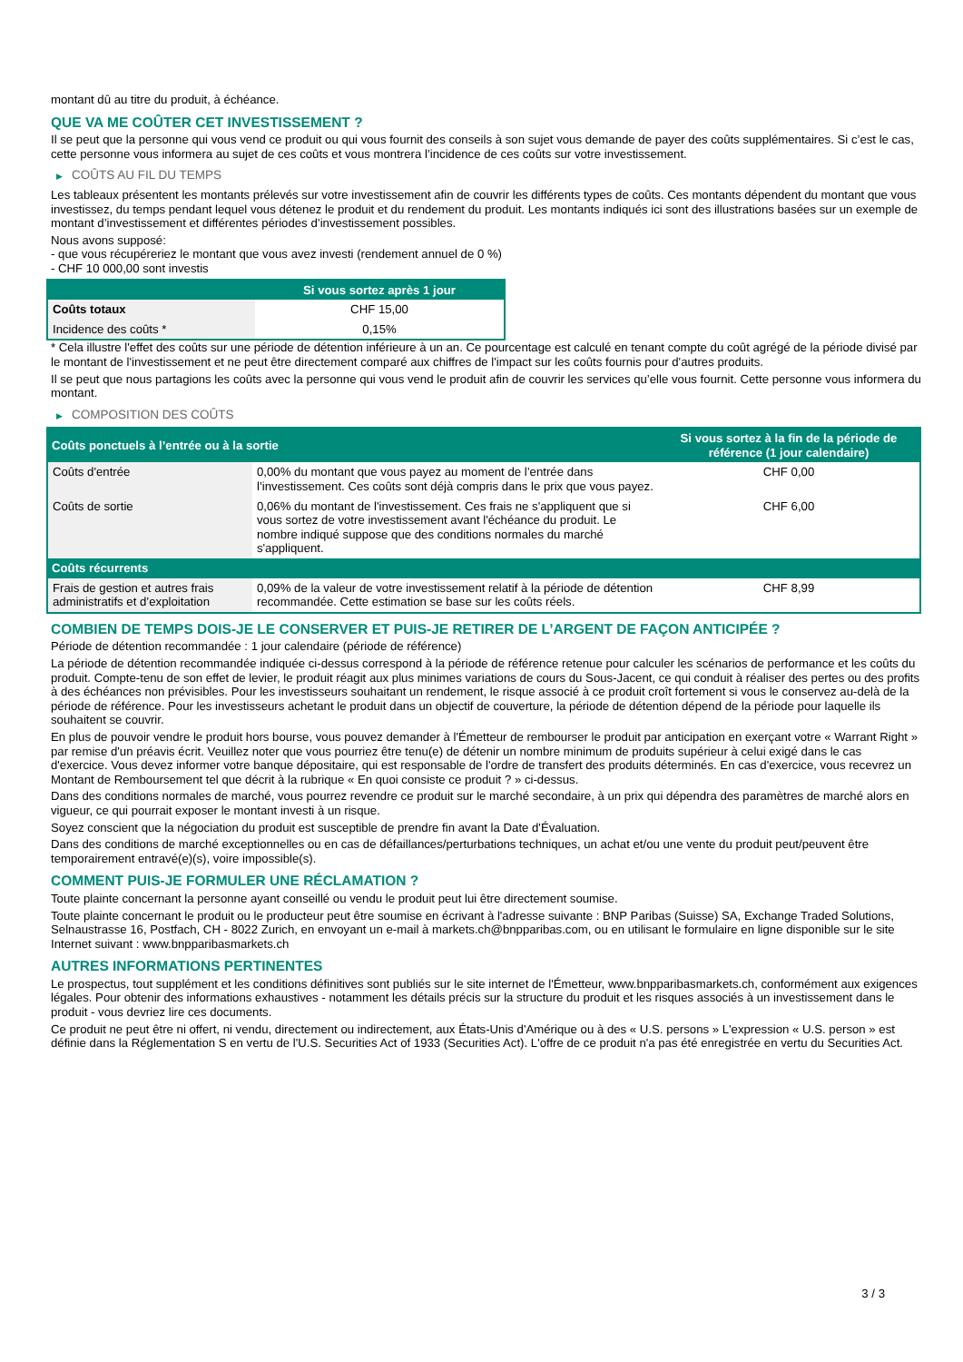montant dû au titre du produit, à échéance.
QUE VA ME COÛTER CET INVESTISSEMENT ?
Il se peut que la personne qui vous vend ce produit ou qui vous fournit des conseils à son sujet vous demande de payer des coûts supplémentaires. Si c’est le cas, cette personne vous informera au sujet de ces coûts et vous montrera l’incidence de ces coûts sur votre investissement.
▶ COÛTS AU FIL DU TEMPS
Les tableaux présentent les montants prélevés sur votre investissement afin de couvrir les différents types de coûts. Ces montants dépendent du montant que vous investissez, du temps pendant lequel vous détenez le produit et du rendement du produit. Les montants indiqués ici sont des illustrations basées sur un exemple de montant d’investissement et différentes périodes d’investissement possibles.
Nous avons supposé:
- que vous récupéreriez le montant que vous avez investi (rendement annuel de 0 %)
- CHF 10 000,00 sont investis
| | Si vous sortez après 1 jour |
| --- | --- |
| Coûts totaux | CHF 15,00 |
| Incidence des coûts * | 0,15% |
* Cela illustre l'effet des coûts sur une période de détention inférieure à un an. Ce pourcentage est calculé en tenant compte du coût agrégé de la période divisé par le montant de l'investissement et ne peut être directement comparé aux chiffres de l'impact sur les coûts fournis pour d'autres produits.
Il se peut que nous partagions les coûts avec la personne qui vous vend le produit afin de couvrir les services qu’elle vous fournit. Cette personne vous informera du montant.
▶ COMPOSITION DES COÛTS
| Coûts ponctuels à l’entrée ou à la sortie | | Si vous sortez à la fin de la période de référence (1 jour calendaire) |
| --- | --- | --- |
| Coûts d'entrée | 0,00% du montant que vous payez au moment de l’entrée dans l’investissement. Ces coûts sont déjà compris dans le prix que vous payez. | CHF 0,00 |
| Coûts de sortie | 0,06% du montant de l'investissement. Ces frais ne s'appliquent que si vous sortez de votre investissement avant l'échéance du produit. Le nombre indiqué suppose que des conditions normales du marché s'appliquent. | CHF 6,00 |
| Coûts récurrents | | |
| Frais de gestion et autres frais administratifs et d’exploitation | 0,09% de la valeur de votre investissement relatif à la période de détention recommandée. Cette estimation se base sur les coûts réels. | CHF 8,99 |
COMBIEN DE TEMPS DOIS-JE LE CONSERVER ET PUIS-JE RETIRER DE L’ARGENT DE FAÇON ANTICIPÉE ?
Période de détention recommandée : 1 jour calendaire (période de référence)
La période de détention recommandée indiquée ci-dessus correspond à la période de référence retenue pour calculer les scénarios de performance et les coûts du produit. Compte-tenu de son effet de levier, le produit réagit aux plus minimes variations de cours du Sous-Jacent, ce qui conduit à réaliser des pertes ou des profits à des échéances non prévisibles. Pour les investisseurs souhaitant un rendement, le risque associé à ce produit croît fortement si vous le conservez au-delà de la période de référence. Pour les investisseurs achetant le produit dans un objectif de couverture, la période de détention dépend de la période pour laquelle ils souhaitent se couvrir.
En plus de pouvoir vendre le produit hors bourse, vous pouvez demander à l'Émetteur de rembourser le produit par anticipation en exerçant votre « Warrant Right » par remise d'un préavis écrit. Veuillez noter que vous pourriez être tenu(e) de détenir un nombre minimum de produits supérieur à celui exigé dans le cas d'exercice. Vous devez informer votre banque dépositaire, qui est responsable de l'ordre de transfert des produits déterminés. En cas d'exercice, vous recevrez un Montant de Remboursement tel que décrit à la rubrique « En quoi consiste ce produit ? » ci-dessus.
Dans des conditions normales de marché, vous pourrez revendre ce produit sur le marché secondaire, à un prix qui dépendra des paramètres de marché alors en vigueur, ce qui pourrait exposer le montant investi à un risque.
Soyez conscient que la négociation du produit est susceptible de prendre fin avant la Date d'Évaluation.
Dans des conditions de marché exceptionnelles ou en cas de défaillances/perturbations techniques, un achat et/ou une vente du produit peut/peuvent être temporairement entravé(e)(s), voire impossible(s).
COMMENT PUIS-JE FORMULER UNE RÉCLAMATION ?
Toute plainte concernant la personne ayant conseillé ou vendu le produit peut lui être directement soumise.
Toute plainte concernant le produit ou le producteur peut être soumise en écrivant à l'adresse suivante : BNP Paribas (Suisse) SA, Exchange Traded Solutions, Selnaustrasse 16, Postfach, CH - 8022 Zurich, en envoyant un e-mail à markets.ch@bnpparibas.com, ou en utilisant le formulaire en ligne disponible sur le site Internet suivant : www.bnpparibasmarkets.ch
AUTRES INFORMATIONS PERTINENTES
Le prospectus, tout supplément et les conditions définitives sont publiés sur le site internet de l'Émetteur, www.bnpparibasmarkets.ch, conformément aux exigences légales. Pour obtenir des informations exhaustives - notamment les détails précis sur la structure du produit et les risques associés à un investissement dans le produit - vous devriez lire ces documents.
Ce produit ne peut être ni offert, ni vendu, directement ou indirectement, aux États-Unis d'Amérique ou à des « U.S. persons » L'expression « U.S. person » est définie dans la Réglementation S en vertu de l'U.S. Securities Act of 1933 (Securities Act). L'offre de ce produit n'a pas été enregistrée en vertu du Securities Act.
3 / 3